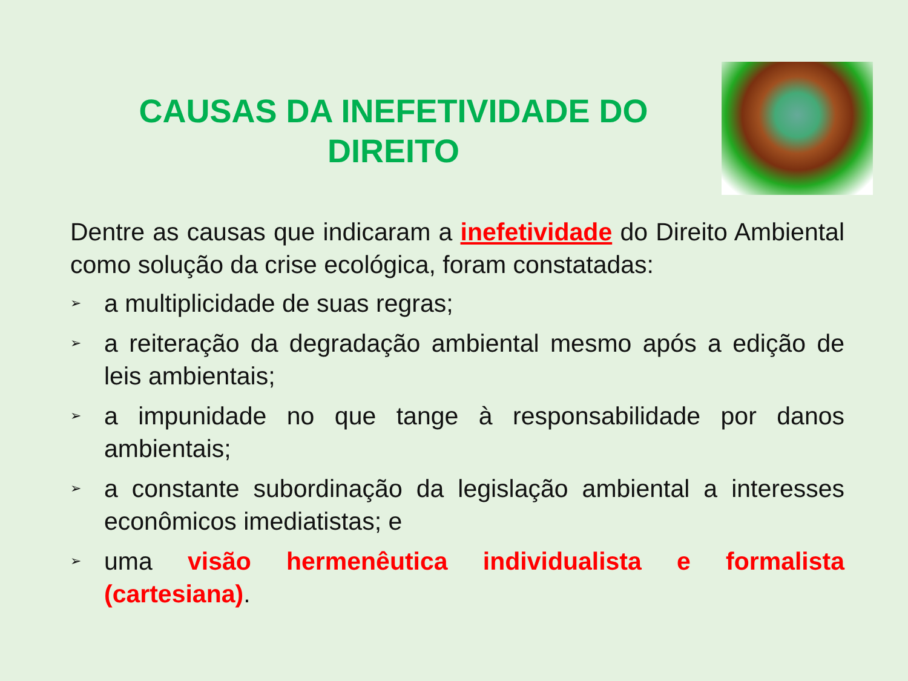CAUSAS DA INEFETIVIDADE DO DIREITO
Dentre as causas que indicaram a inefetividade do Direito Ambiental como solução da crise ecológica, foram constatadas:
➢ a multiplicidade de suas regras;
➢ a reiteração da degradação ambiental mesmo após a edição de leis ambientais;
➢ a impunidade no que tange à responsabilidade por danos ambientais;
➢ a constante subordinação da legislação ambiental a interesses econômicos imediatistas; e
➢ uma visão hermenêutica individualista e formalista (cartesiana).